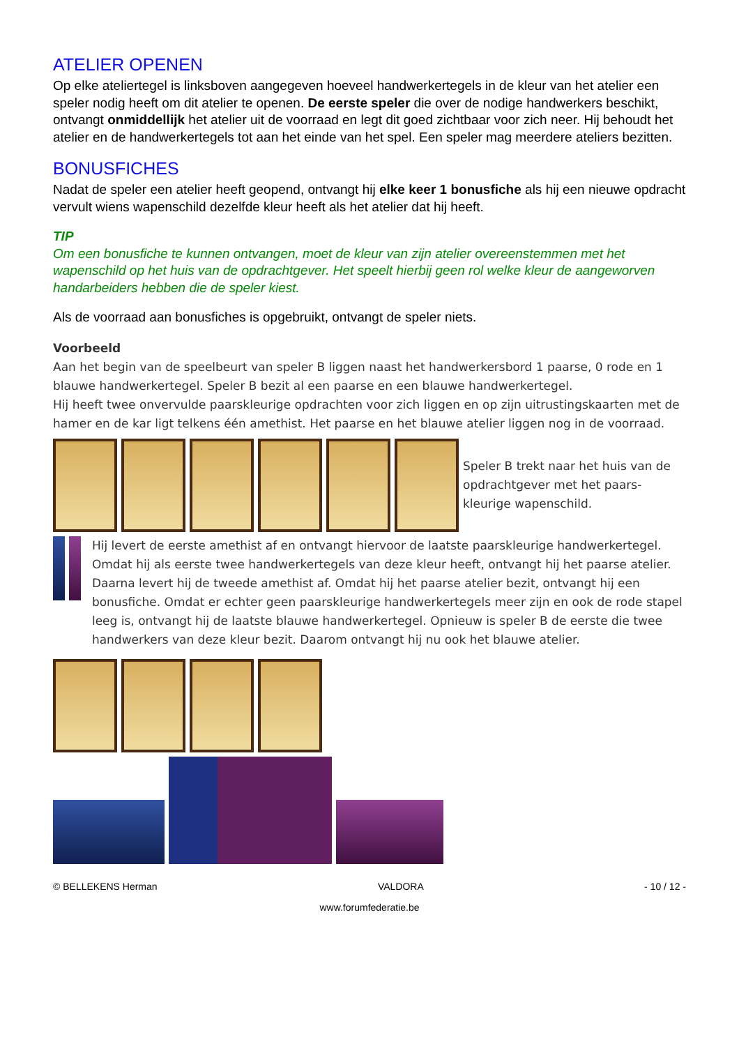ATELIER OPENEN
Op elke ateliertegel is linksboven aangegeven hoeveel handwerkertegels in de kleur van het atelier een speler nodig heeft om dit atelier te openen. De eerste speler die over de nodige handwerkers beschikt, ontvangt onmiddellijk het atelier uit de voorraad en legt dit goed zichtbaar voor zich neer. Hij behoudt het atelier en de handwerkertegels tot aan het einde van het spel. Een speler mag meerdere ateliers bezitten.
BONUSFICHES
Nadat de speler een atelier heeft geopend, ontvangt hij elke keer 1 bonusfiche als hij een nieuwe opdracht vervult wiens wapenschild dezelfde kleur heeft als het atelier dat hij heeft.
TIP
Om een bonusfiche te kunnen ontvangen, moet de kleur van zijn atelier overeenstemmen met het wapenschild op het huis van de opdrachtgever. Het speelt hierbij geen rol welke kleur de aangeworven handarbeiders hebben die de speler kiest.
Als de voorraad aan bonusfiches is opgebruikt, ontvangt de speler niets.
Voorbeeld
Aan het begin van de speelbeurt van speler B liggen naast het handwerkersbord 1 paarse, 0 rode en 1 blauwe handwerkertegel. Speler B bezit al een paarse en een blauwe handwerkertegel.
Hij heeft twee onvervulde paarskleurige opdrachten voor zich liggen en op zijn uitrustingskaarten met de hamer en de kar ligt telkens één amethist. Het paarse en het blauwe atelier liggen nog in de voorraad.
Speler B trekt naar het huis van de opdrachtgever met het paars-kleurige wapenschild.
Hij levert de eerste amethist af en ontvangt hiervoor de laatste paarskleurige handwerkertegel. Omdat hij als eerste twee handwerkertegels van deze kleur heeft, ontvangt hij het paarse atelier. Daarna levert hij de tweede amethist af. Omdat hij het paarse atelier bezit, ontvangt hij een bonusfiche. Omdat er echter geen paarskleurige handwerkertegels meer zijn en ook de rode stapel leeg is, ontvangt hij de laatste blauwe handwerkertegel. Opnieuw is speler B de eerste die twee handwerkers van deze kleur bezit. Daarom ontvangt hij nu ook het blauwe atelier.
© BELLEKENS Herman VALDORA - 10 / 12 -
www.forumfederatie.be